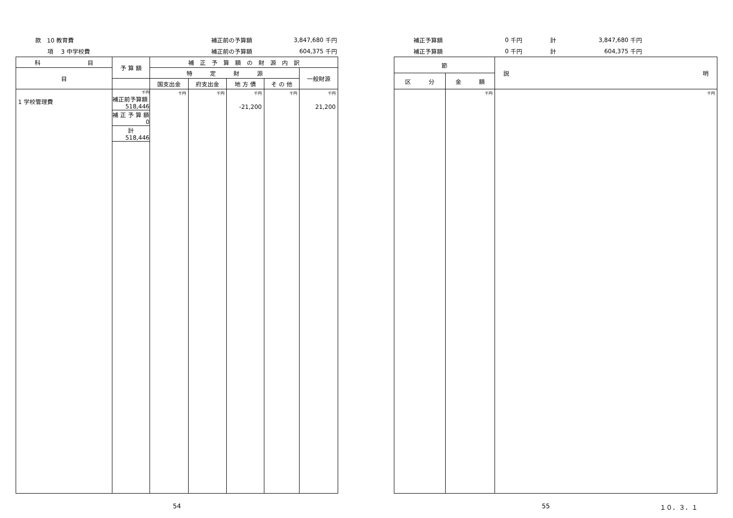款　10 教育費 補正前の予算額 3,847,680 千円
項　 3 中学校費 補正前の予算額 604,375 千円
| 科 目 | 予 算 額 | 補 正 予 算 額 の 財 源 内 訳 | | | | |
| --- | --- | --- | --- | --- | --- | --- |
| 目 | | 特 定 財 源 | | | | 一般財源 |
| | | 国支出金 | 府支出金 | 地 方 債 | そ の 他 | |
| 1 学校管理費 | 千円 補正前予算額 518,446 補 正 予 算 額 0 計 518,446 | 千円 | 千円 | 千円 -21,200 | 千円 | 千円 21,200 |
54
補正予算額 0 千円 計 3,847,680 千円
補正予算額 0 千円 計 604,375 千円
| 節 | | 説 明 |
| --- | --- | --- |
| 区 分 | 金 額 | |
| | 千円 | 千円 |
55 １０．３．１